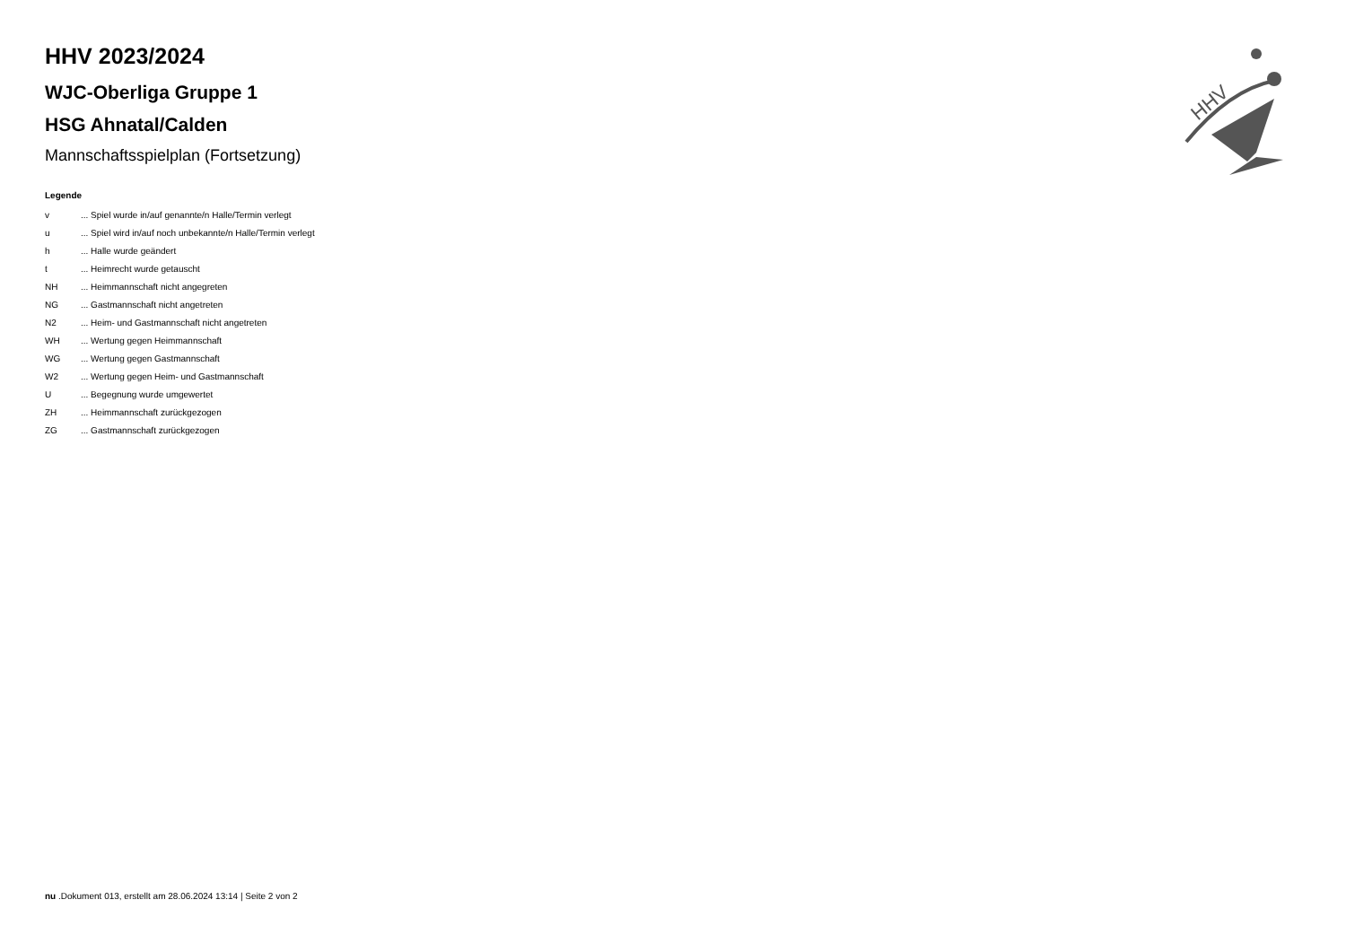HHV
HHV 2023/2024
WJC-Oberliga Gruppe 1
HSG Ahnatal/Calden
Mannschaftsspielplan (Fortsetzung)
Legende
| v | ... Spiel wurde in/auf genannte/n Halle/Termin verlegt |
| u | ... Spiel wird in/auf noch unbekannte/n Halle/Termin verlegt |
| h | ... Halle wurde geändert |
| t | ... Heimrecht wurde getauscht |
| NH | ... Heimmannschaft nicht angegreten |
| NG | ... Gastmannschaft nicht angetreten |
| N2 | ... Heim- und Gastmannschaft nicht angetreten |
| WH | ... Wertung gegen Heimmannschaft |
| WG | ... Wertung gegen Gastmannschaft |
| W2 | ... Wertung gegen Heim- und Gastmannschaft |
| U | ... Begegnung wurde umgewertet |
| ZH | ... Heimmannschaft zurückgezogen |
| ZG | ... Gastmannschaft zurückgezogen |
nu .Dokument 013, erstellt am 28.06.2024 13:14 | Seite 2 von 2